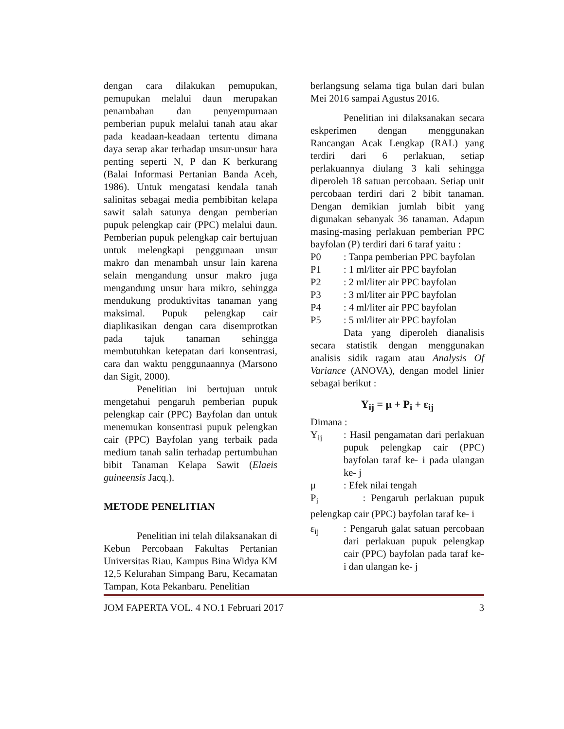dengan cara dilakukan pemupukan, pemupukan melalui daun merupakan penambahan dan penyempurnaan pemberian pupuk melalui tanah atau akar pada keadaan-keadaan tertentu dimana daya serap akar terhadap unsur-unsur hara penting seperti N, P dan K berkurang (Balai Informasi Pertanian Banda Aceh, 1986). Untuk mengatasi kendala tanah salinitas sebagai media pembibitan kelapa sawit salah satunya dengan pemberian pupuk pelengkap cair (PPC) melalui daun. Pemberian pupuk pelengkap cair bertujuan untuk melengkapi penggunaan unsur makro dan menambah unsur lain karena selain mengandung unsur makro juga mengandung unsur hara mikro, sehingga mendukung produktivitas tanaman yang maksimal. Pupuk pelengkap cair diaplikasikan dengan cara disemprotkan pada tajuk tanaman sehingga membutuhkan ketepatan dari konsentrasi, cara dan waktu penggunaannya (Marsono dan Sigit, 2000).
Penelitian ini bertujuan untuk mengetahui pengaruh pemberian pupuk pelengkap cair (PPC) Bayfolan dan untuk menemukan konsentrasi pupuk pelengkan cair (PPC) Bayfolan yang terbaik pada medium tanah salin terhadap pertumbuhan bibit Tanaman Kelapa Sawit (Elaeis guineensis Jacq.).
METODE PENELITIAN
Penelitian ini telah dilaksanakan di Kebun Percobaan Fakultas Pertanian Universitas Riau, Kampus Bina Widya KM 12,5 Kelurahan Simpang Baru, Kecamatan Tampan, Kota Pekanbaru. Penelitian
berlangsung selama tiga bulan dari bulan Mei 2016 sampai Agustus 2016.
Penelitian ini dilaksanakan secara eskperimen dengan menggunakan Rancangan Acak Lengkap (RAL) yang terdiri dari 6 perlakuan, setiap perlakuannya diulang 3 kali sehingga diperoleh 18 satuan percobaan. Setiap unit percobaan terdiri dari 2 bibit tanaman. Dengan demikian jumlah bibit yang digunakan sebanyak 36 tanaman. Adapun masing-masing perlakuan pemberian PPC bayfolan (P) terdiri dari 6 taraf yaitu :
P0: Tanpa pemberian PPC bayfolan
P1: 1 ml/liter air PPC bayfolan
P2: 2 ml/liter air PPC bayfolan
P3: 3 ml/liter air PPC bayfolan
P4: 4 ml/liter air PPC bayfolan
P5: 5 ml/liter air PPC bayfolan
Data yang diperoleh dianalisis secara statistik dengan menggunakan analisis sidik ragam atau Analysis Of Variance (ANOVA), dengan model linier sebagai berikut :
Y<sub>ij</sub> = μ + P<sub>i</sub> + ε<sub>ij</sub>
Dimana :
Y<sub>ij</sub>: Hasil pengamatan dari perlakuan pupuk pelengkap cair (PPC) bayfolan taraf ke- i pada ulangan ke- j
μ: Efek nilai tengah
P<sub>i</sub> : Pengaruh perlakuan pupuk pelengkap cair (PPC) bayfolan taraf ke- i
ε<sub>ij</sub>: Pengaruh galat satuan percobaan dari perlakuan pupuk pelengkap cair (PPC) bayfolan pada taraf ke- i dan ulangan ke- j
JOM FAPERTA VOL. 4 NO.1 Februari 2017 3